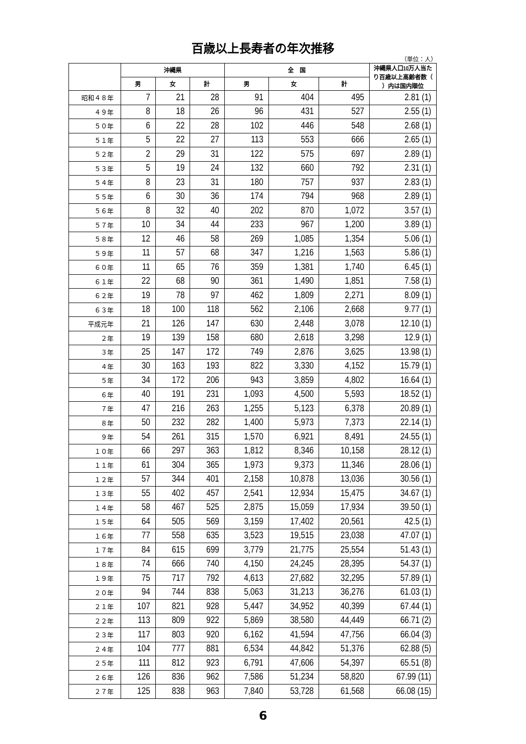百歳以上長寿者の年次推移
（単位：人）
| | 沖縄県 | | | 全 国 | | | 沖縄県人口10万人当たり百歳以上高齢者数（ ）内は国内順位 |
| --- | --- | --- | --- | --- | --- | --- | --- |
| | 男 | 女 | 計 | 男 | 女 | 計 | |
| 昭和４８年 | 7 | 21 | 28 | 91 | 404 | 495 | 2.81 (1) |
| ４９年 | 8 | 18 | 26 | 96 | 431 | 527 | 2.55 (1) |
| ５０年 | 6 | 22 | 28 | 102 | 446 | 548 | 2.68 (1) |
| ５１年 | 5 | 22 | 27 | 113 | 553 | 666 | 2.65 (1) |
| ５２年 | 2 | 29 | 31 | 122 | 575 | 697 | 2.89 (1) |
| ５３年 | 5 | 19 | 24 | 132 | 660 | 792 | 2.31 (1) |
| ５４年 | 8 | 23 | 31 | 180 | 757 | 937 | 2.83 (1) |
| ５５年 | 6 | 30 | 36 | 174 | 794 | 968 | 2.89 (1) |
| ５６年 | 8 | 32 | 40 | 202 | 870 | 1,072 | 3.57 (1) |
| ５７年 | 10 | 34 | 44 | 233 | 967 | 1,200 | 3.89 (1) |
| ５８年 | 12 | 46 | 58 | 269 | 1,085 | 1,354 | 5.06 (1) |
| ５９年 | 11 | 57 | 68 | 347 | 1,216 | 1,563 | 5.86 (1) |
| ６０年 | 11 | 65 | 76 | 359 | 1,381 | 1,740 | 6.45 (1) |
| ６１年 | 22 | 68 | 90 | 361 | 1,490 | 1,851 | 7.58 (1) |
| ６２年 | 19 | 78 | 97 | 462 | 1,809 | 2,271 | 8.09 (1) |
| ６３年 | 18 | 100 | 118 | 562 | 2,106 | 2,668 | 9.77 (1) |
| 平成元年 | 21 | 126 | 147 | 630 | 2,448 | 3,078 | 12.10 (1) |
| ２年 | 19 | 139 | 158 | 680 | 2,618 | 3,298 | 12.9 (1) |
| ３年 | 25 | 147 | 172 | 749 | 2,876 | 3,625 | 13.98 (1) |
| ４年 | 30 | 163 | 193 | 822 | 3,330 | 4,152 | 15.79 (1) |
| ５年 | 34 | 172 | 206 | 943 | 3,859 | 4,802 | 16.64 (1) |
| ６年 | 40 | 191 | 231 | 1,093 | 4,500 | 5,593 | 18.52 (1) |
| ７年 | 47 | 216 | 263 | 1,255 | 5,123 | 6,378 | 20.89 (1) |
| ８年 | 50 | 232 | 282 | 1,400 | 5,973 | 7,373 | 22.14 (1) |
| ９年 | 54 | 261 | 315 | 1,570 | 6,921 | 8,491 | 24.55 (1) |
| １０年 | 66 | 297 | 363 | 1,812 | 8,346 | 10,158 | 28.12 (1) |
| １１年 | 61 | 304 | 365 | 1,973 | 9,373 | 11,346 | 28.06 (1) |
| １２年 | 57 | 344 | 401 | 2,158 | 10,878 | 13,036 | 30.56 (1) |
| １３年 | 55 | 402 | 457 | 2,541 | 12,934 | 15,475 | 34.67 (1) |
| １４年 | 58 | 467 | 525 | 2,875 | 15,059 | 17,934 | 39.50 (1) |
| １５年 | 64 | 505 | 569 | 3,159 | 17,402 | 20,561 | 42.5 (1) |
| １６年 | 77 | 558 | 635 | 3,523 | 19,515 | 23,038 | 47.07 (1) |
| １７年 | 84 | 615 | 699 | 3,779 | 21,775 | 25,554 | 51.43 (1) |
| １８年 | 74 | 666 | 740 | 4,150 | 24,245 | 28,395 | 54.37 (1) |
| １９年 | 75 | 717 | 792 | 4,613 | 27,682 | 32,295 | 57.89 (1) |
| ２０年 | 94 | 744 | 838 | 5,063 | 31,213 | 36,276 | 61.03 (1) |
| ２１年 | 107 | 821 | 928 | 5,447 | 34,952 | 40,399 | 67.44 (1) |
| ２２年 | 113 | 809 | 922 | 5,869 | 38,580 | 44,449 | 66.71 (2) |
| ２３年 | 117 | 803 | 920 | 6,162 | 41,594 | 47,756 | 66.04 (3) |
| ２４年 | 104 | 777 | 881 | 6,534 | 44,842 | 51,376 | 62.88 (5) |
| ２５年 | 111 | 812 | 923 | 6,791 | 47,606 | 54,397 | 65.51 (8) |
| ２６年 | 126 | 836 | 962 | 7,586 | 51,234 | 58,820 | 67.99 (11) |
| ２７年 | 125 | 838 | 963 | 7,840 | 53,728 | 61,568 | 66.08 (15) |
6